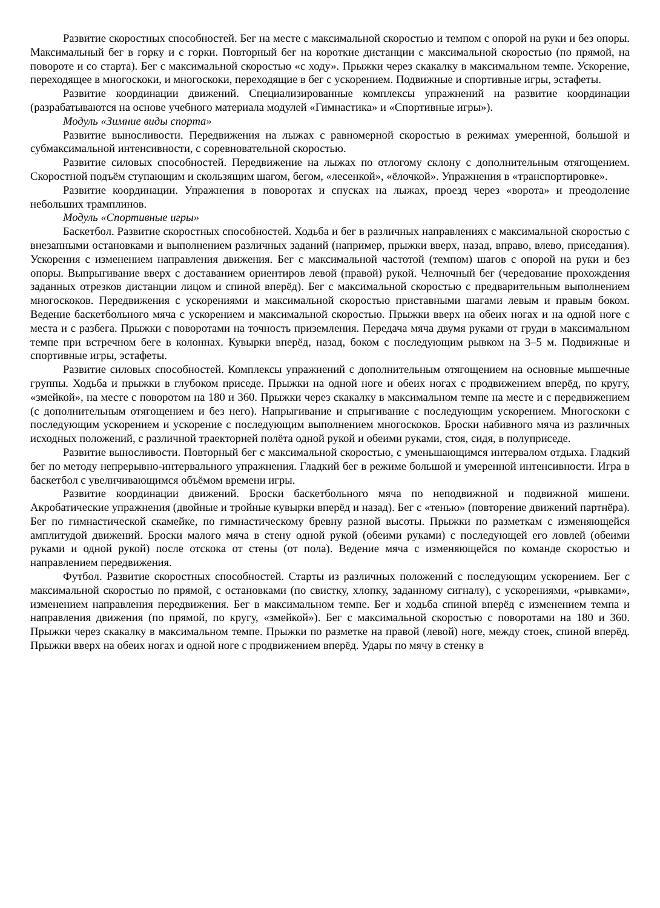Развитие скоростных способностей. Бег на месте с максимальной скоростью и темпом с опорой на руки и без опоры. Максимальный бег в горку и с горки. Повторный бег на короткие дистанции с максимальной скоростью (по прямой, на повороте и со старта). Бег с максимальной скоростью «с ходу». Прыжки через скакалку в максимальном темпе. Ускорение, переходящее в многоскоки, и многоскоки, переходящие в бег с ускорением. Подвижные и спортивные игры, эстафеты.
Развитие координации движений. Специализированные комплексы упражнений на развитие координации (разрабатываются на основе учебного материала модулей «Гимнастика» и «Спортивные игры»).
Модуль «Зимние виды спорта»
Развитие выносливости. Передвижения на лыжах с равномерной скоростью в режимах умеренной, большой и субмаксимальной интенсивности, с соревновательной скоростью.
Развитие силовых способностей. Передвижение на лыжах по отлогому склону с дополнительным отягощением. Скоростной подъём ступающим и скользящим шагом, бегом, «лесенкой», «ёлочкой». Упражнения в «транспортировке».
Развитие координации. Упражнения в поворотах и спусках на лыжах, проезд через «ворота» и преодоление небольших трамплинов.
Модуль «Спортивные игры»
Баскетбол. Развитие скоростных способностей. Ходьба и бег в различных направлениях с максимальной скоростью с внезапными остановками и выполнением различных заданий (например, прыжки вверх, назад, вправо, влево, приседания). Ускорения с изменением направления движения. Бег с максимальной частотой (темпом) шагов с опорой на руки и без опоры. Выпрыгивание вверх с доставанием ориентиров левой (правой) рукой. Челночный бег (чередование прохождения заданных отрезков дистанции лицом и спиной вперёд). Бег с максимальной скоростью с предварительным выполнением многоскоков. Передвижения с ускорениями и максимальной скоростью приставными шагами левым и правым боком. Ведение баскетбольного мяча с ускорением и максимальной скоростью. Прыжки вверх на обеих ногах и на одной ноге с места и с разбега. Прыжки с поворотами на точность приземления. Передача мяча двумя руками от груди в максимальном темпе при встречном беге в колоннах. Кувырки вперёд, назад, боком с последующим рывком на 3–5 м. Подвижные и спортивные игры, эстафеты.
Развитие силовых способностей. Комплексы упражнений с дополнительным отягощением на основные мышечные группы. Ходьба и прыжки в глубоком приседе. Прыжки на одной ноге и обеих ногах с продвижением вперёд, по кругу, «змейкой», на месте с поворотом на 180 и 360. Прыжки через скакалку в максимальном темпе на месте и с передвижением (с дополнительным отягощением и без него). Напрыгивание и спрыгивание с последующим ускорением. Многоскоки с последующим ускорением и ускорение с последующим выполнением многоскоков. Броски набивного мяча из различных исходных положений, с различной траекторией полёта одной рукой и обеими руками, стоя, сидя, в полуприседе.
Развитие выносливости. Повторный бег с максимальной скоростью, с уменьшающимся интервалом отдыха. Гладкий бег по методу непрерывно-интервального упражнения. Гладкий бег в режиме большой и умеренной интенсивности. Игра в баскетбол с увеличивающимся объёмом времени игры.
Развитие координации движений. Броски баскетбольного мяча по неподвижной и подвижной мишени. Акробатические упражнения (двойные и тройные кувырки вперёд и назад). Бег с «тенью» (повторение движений партнёра). Бег по гимнастической скамейке, по гимнастическому бревну разной высоты. Прыжки по разметкам с изменяющейся амплитудой движений. Броски малого мяча в стену одной рукой (обеими руками) с последующей его ловлей (обеими руками и одной рукой) после отскока от стены (от пола). Ведение мяча с изменяющейся по команде скоростью и направлением передвижения.
Футбол. Развитие скоростных способностей. Старты из различных положений с последующим ускорением. Бег с максимальной скоростью по прямой, с остановками (по свистку, хлопку, заданному сигналу), с ускорениями, «рывками», изменением направления передвижения. Бег в максимальном темпе. Бег и ходьба спиной вперёд с изменением темпа и направления движения (по прямой, по кругу, «змейкой»). Бег с максимальной скоростью с поворотами на 180 и 360. Прыжки через скакалку в максимальном темпе. Прыжки по разметке на правой (левой) ноге, между стоек, спиной вперёд. Прыжки вверх на обеих ногах и одной ноге с продвижением вперёд. Удары по мячу в стенку в